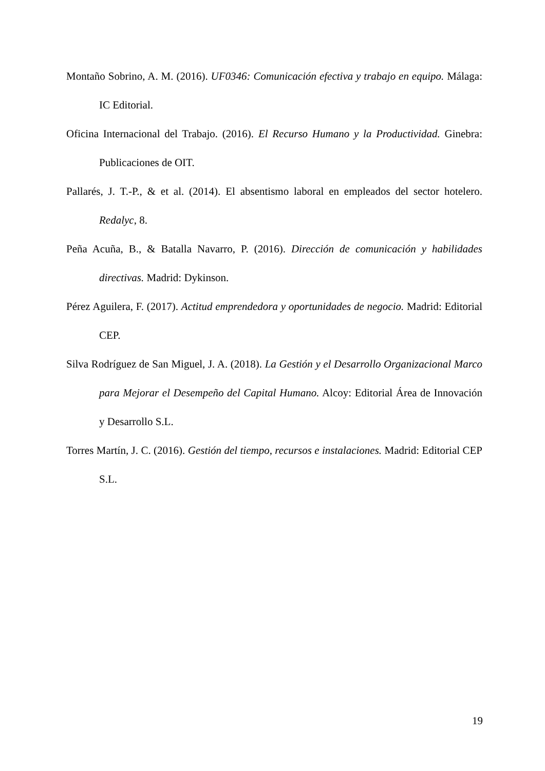Montaño Sobrino, A. M. (2016). UF0346: Comunicación efectiva y trabajo en equipo. Málaga: IC Editorial.
Oficina Internacional del Trabajo. (2016). El Recurso Humano y la Productividad. Ginebra: Publicaciones de OIT.
Pallarés, J. T.-P., & et al. (2014). El absentismo laboral en empleados del sector hotelero. Redalyc, 8.
Peña Acuña, B., & Batalla Navarro, P. (2016). Dirección de comunicación y habilidades directivas. Madrid: Dykinson.
Pérez Aguilera, F. (2017). Actitud emprendedora y oportunidades de negocio. Madrid: Editorial CEP.
Silva Rodríguez de San Miguel, J. A. (2018). La Gestión y el Desarrollo Organizacional Marco para Mejorar el Desempeño del Capital Humano. Alcoy: Editorial Área de Innovación y Desarrollo S.L.
Torres Martín, J. C. (2016). Gestión del tiempo, recursos e instalaciones. Madrid: Editorial CEP S.L.
19